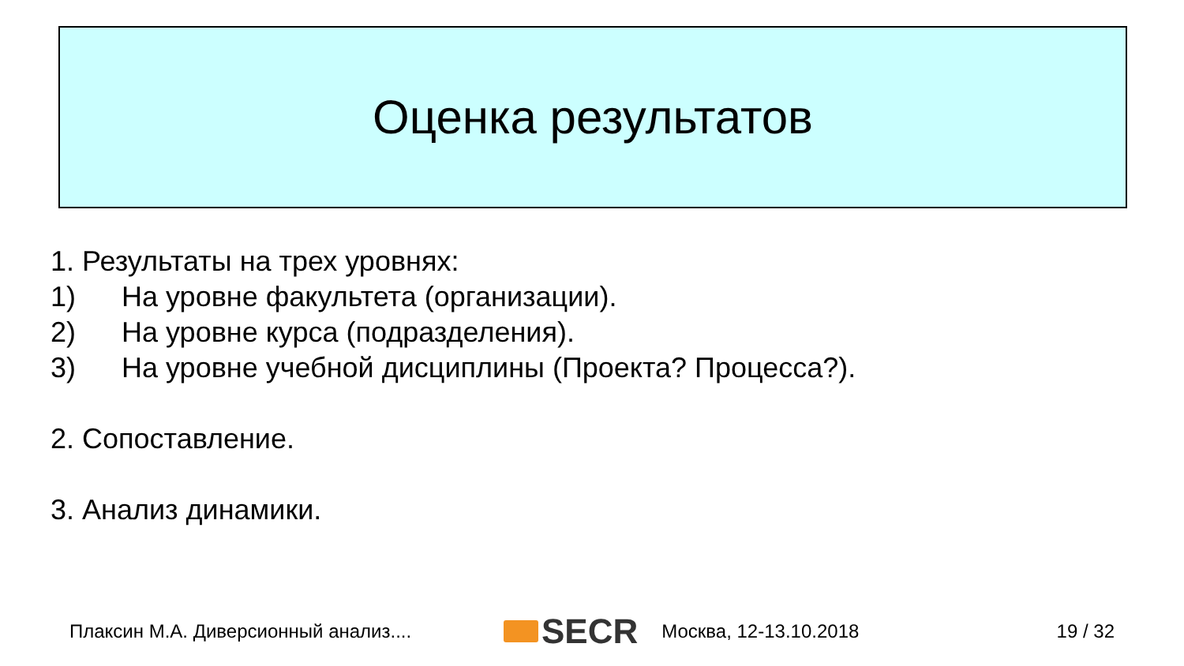Оценка результатов
1. Результаты на трех уровнях:
1) На уровне факультета (организации).
2) На уровне курса (подразделения).
3) На уровне учебной дисциплины (Проекта? Процесса?).
2. Сопоставление.
3. Анализ динамики.
Плаксин М.А. Диверсионный анализ.... SECR Москва, 12-13.10.2018 19 / 32